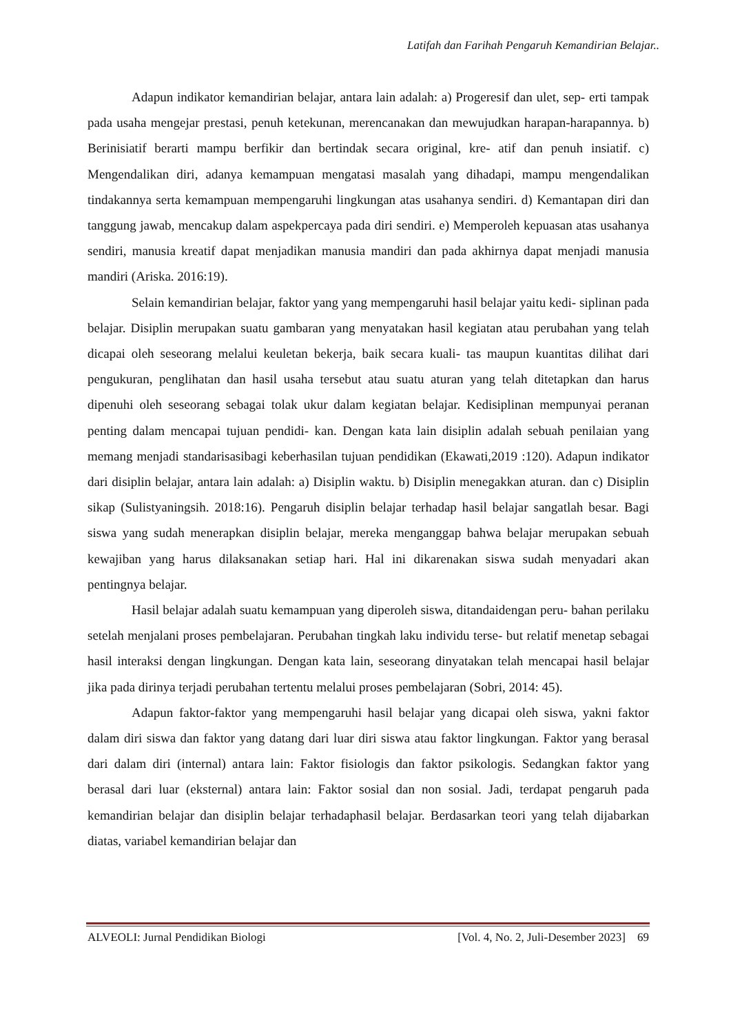Latifah dan Farihah Pengaruh Kemandirian Belajar..
Adapun indikator kemandirian belajar, antara lain adalah: a) Progeresif dan ulet, sep- erti tampak pada usaha mengejar prestasi, penuh ketekunan, merencanakan dan mewujudkan harapan-harapannya. b) Berinisiatif berarti mampu berfikir dan bertindak secara original, kre- atif dan penuh insiatif. c) Mengendalikan diri, adanya kemampuan mengatasi masalah yang dihadapi, mampu mengendalikan tindakannya serta kemampuan mempengaruhi lingkungan atas usahanya sendiri. d) Kemantapan diri dan tanggung jawab, mencakup dalam aspekpercaya pada diri sendiri. e) Memperoleh kepuasan atas usahanya sendiri, manusia kreatif dapat menjadikan manusia mandiri dan pada akhirnya dapat menjadi manusia mandiri (Ariska. 2016:19).
Selain kemandirian belajar, faktor yang yang mempengaruhi hasil belajar yaitu kedi- siplinan pada belajar. Disiplin merupakan suatu gambaran yang menyatakan hasil kegiatan atau perubahan yang telah dicapai oleh seseorang melalui keuletan bekerja, baik secara kuali- tas maupun kuantitas dilihat dari pengukuran, penglihatan dan hasil usaha tersebut atau suatu aturan yang telah ditetapkan dan harus dipenuhi oleh seseorang sebagai tolak ukur dalam kegiatan belajar. Kedisiplinan mempunyai peranan penting dalam mencapai tujuan pendidi- kan. Dengan kata lain disiplin adalah sebuah penilaian yang memang menjadi standarisasibagi keberhasilan tujuan pendidikan (Ekawati,2019 :120). Adapun indikator dari disiplin belajar, antara lain adalah: a) Disiplin waktu. b) Disiplin menegakkan aturan. dan c) Disiplin sikap (Sulistyaningsih. 2018:16). Pengaruh disiplin belajar terhadap hasil belajar sangatlah besar. Bagi siswa yang sudah menerapkan disiplin belajar, mereka menganggap bahwa belajar merupakan sebuah kewajiban yang harus dilaksanakan setiap hari. Hal ini dikarenakan siswa sudah menyadari akan pentingnya belajar.
Hasil belajar adalah suatu kemampuan yang diperoleh siswa, ditandaidengan peru- bahan perilaku setelah menjalani proses pembelajaran. Perubahan tingkah laku individu terse- but relatif menetap sebagai hasil interaksi dengan lingkungan. Dengan kata lain, seseorang dinyatakan telah mencapai hasil belajar jika pada dirinya terjadi perubahan tertentu melalui proses pembelajaran (Sobri, 2014: 45).
Adapun faktor-faktor yang mempengaruhi hasil belajar yang dicapai oleh siswa, yakni faktor dalam diri siswa dan faktor yang datang dari luar diri siswa atau faktor lingkungan. Faktor yang berasal dari dalam diri (internal) antara lain: Faktor fisiologis dan faktor psikologis. Sedangkan faktor yang berasal dari luar (eksternal) antara lain: Faktor sosial dan non sosial. Jadi, terdapat pengaruh pada kemandirian belajar dan disiplin belajar terhadaphasil belajar. Berdasarkan teori yang telah dijabarkan diatas, variabel kemandirian belajar dan
ALVEOLI: Jurnal Pendidikan Biologi [Vol. 4, No. 2, Juli-Desember 2023] 69